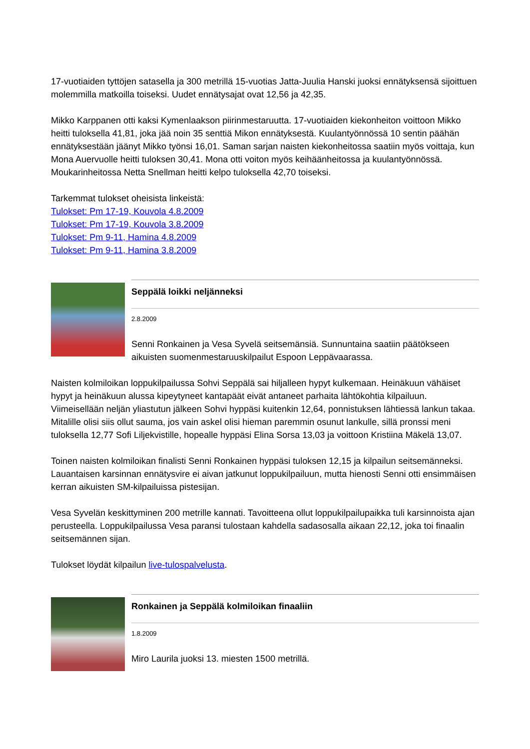17-vuotiaiden tyttöjen satasella ja 300 metrillä 15-vuotias Jatta-Juulia Hanski juoksi ennätyksensä sijoittuen molemmilla matkoilla toiseksi. Uudet ennätysajat ovat 12,56 ja 42,35.
Mikko Karppanen otti kaksi Kymenlaakson piirinmestaruutta. 17-vuotiaiden kiekonheiton voittoon Mikko heitti tuloksella 41,81, joka jää noin 35 senttiä Mikon ennätyksestä. Kuulantyönnössä 10 sentin päähän ennätyksestään jäänyt Mikko työnsi 16,01. Saman sarjan naisten kiekonheitossa saatiin myös voittaja, kun Mona Auervuolle heitti tuloksen 30,41. Mona otti voiton myös keihäänheitossa ja kuulantyönnössä. Moukarinheitossa Netta Snellman heitti kelpo tuloksella 42,70 toiseksi.
Tarkemmat tulokset oheisista linkeistä:
Tulokset: Pm 17-19, Kouvola 4.8.2009
Tulokset: Pm 17-19, Kouvola 3.8.2009
Tulokset: Pm 9-11, Hamina 4.8.2009
Tulokset: Pm 9-11, Hamina 3.8.2009
Seppälä loikki neljänneksi
2.8.2009
Senni Ronkainen ja Vesa Syvelä seitsemänsiä. Sunnuntaina saatiin päätökseen aikuisten suomenmestaruuskilpailut Espoon Leppävaarassa.
Naisten kolmiloikan loppukilpailussa Sohvi Seppälä sai hiljalleen hypyt kulkemaan. Heinäkuun vähäiset hypyt ja heinäkuun alussa kipeytyneet kantapäät eivät antaneet parhaita lähtökohtia kilpailuun. Viimeisellään neljän yliastutun jälkeen Sohvi hyppäsi kuitenkin 12,64, ponnistuksen lähtiessä lankun takaa. Mitalille olisi siis ollut sauma, jos vain askel olisi hieman paremmin osunut lankulle, sillä pronssi meni tuloksella 12,77 Sofi Liljekvistille, hopealle hyppäsi Elina Sorsa 13,03 ja voittoon Kristiina Mäkelä 13,07.
Toinen naisten kolmiloikan finalisti Senni Ronkainen hyppäsi tuloksen 12,15 ja kilpailun seitsemänneksi. Lauantaisen karsinnan ennätysvire ei aivan jatkunut loppukilpailuun, mutta hienosti Senni otti ensimmäisen kerran aikuisten SM-kilpailuissa pistesijan.
Vesa Syvelän keskittyminen 200 metrille kannati. Tavoitteena ollut loppukilpailupaikka tuli karsinnoista ajan perusteella. Loppukilpailussa Vesa paransi tulostaan kahdella sadasosalla aikaan 22,12, joka toi finaalin seitsemännen sijan.
Tulokset löydät kilpailun live-tulospalvelusta.
Ronkainen ja Seppälä kolmiloikan finaaliin
1.8.2009
Miro Laurila juoksi 13. miesten 1500 metrillä.